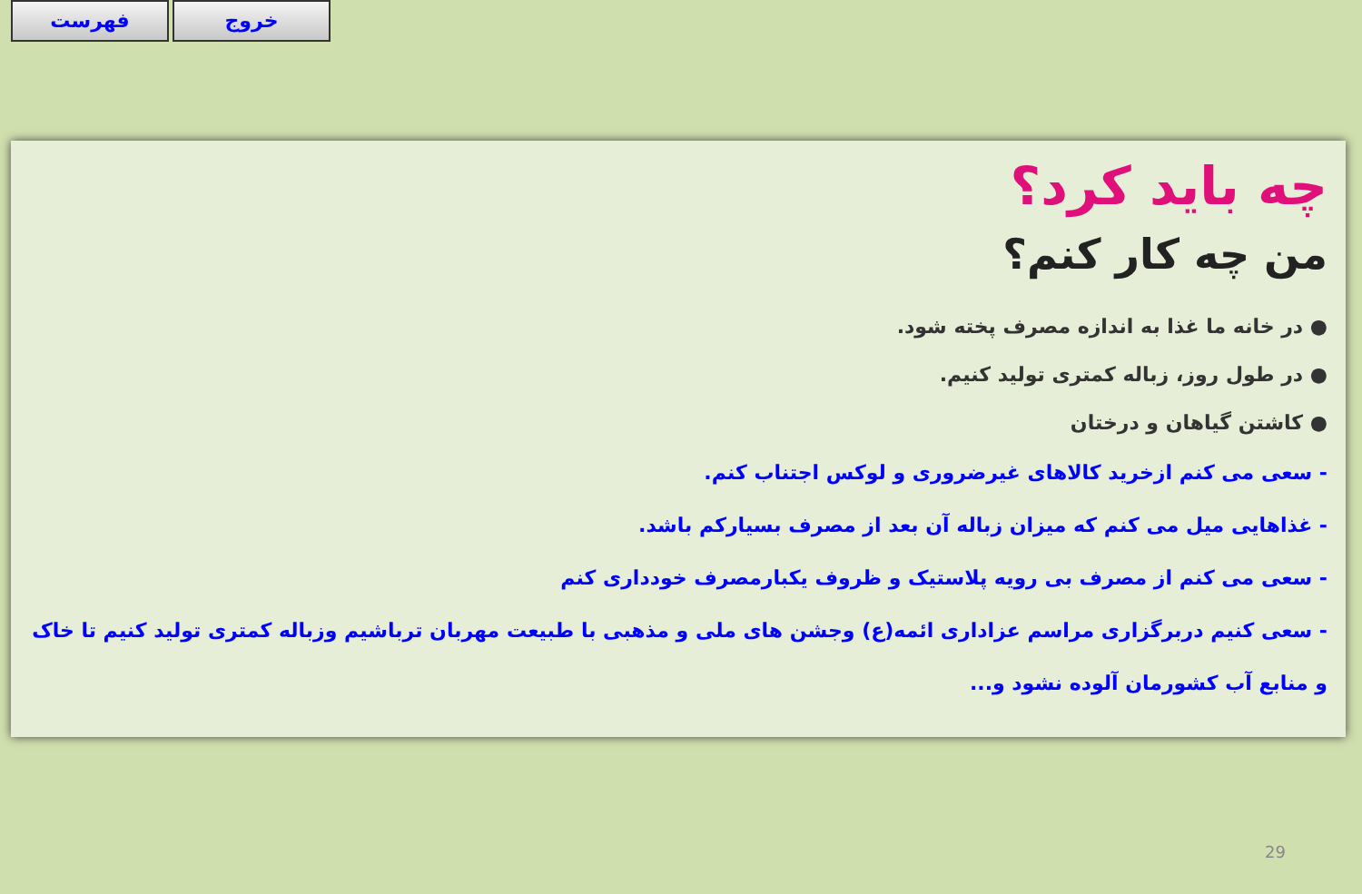فهرست خروج
چه باید کرد؟
من چه کار کنم؟
● در خانه ما غذا به اندازه مصرف پخته شود.
● در طول روز، زباله کمتری تولید کنیم.
● کاشتن گیاهان و درختان
- سعی می کنم ازخرید کالاهای غیرضروری و لوکس اجتناب کنم.
- غذاهایی میل می کنم که میزان زباله آن بعد از مصرف بسیارکم باشد.
- سعی می کنم از مصرف بی رویه پلاستیک و ظروف یکبارمصرف خودداری کنم
- سعی کنیم دربرگزاری مراسم عزاداری ائمه(ع) وجشن های ملی و مذهبی با طبیعت مهربان ترباشیم وزباله کمتری تولید کنیم تا خاک و منابع آب کشورمان آلوده نشود و...
29